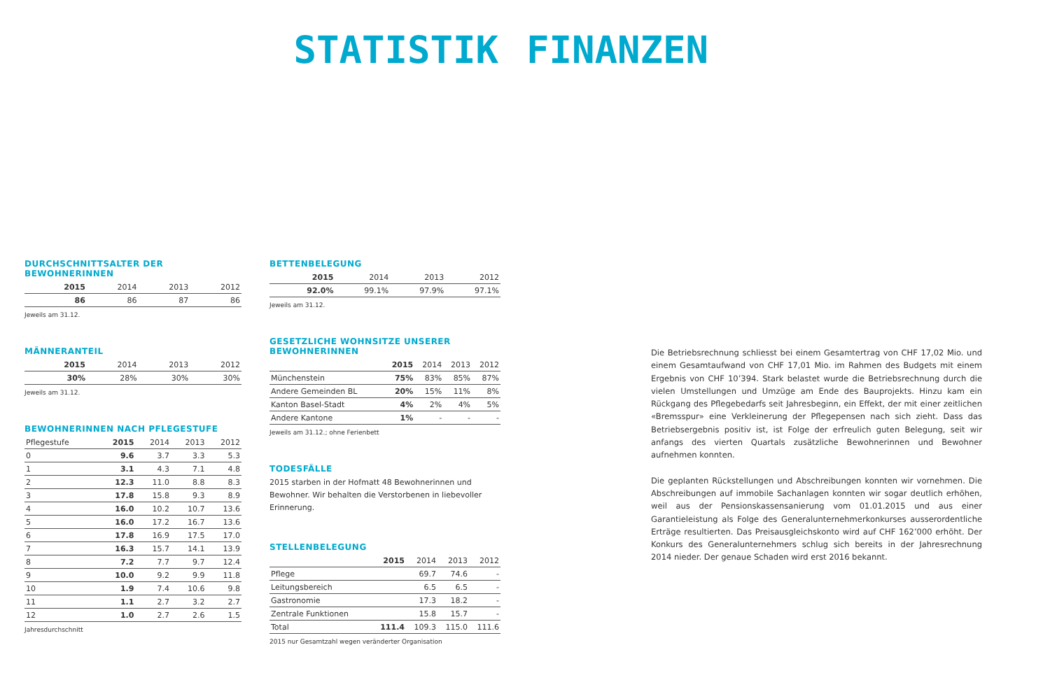STATISTIK FINANZEN
DURCHSCHNITTSALTER DER BEWOHNERINNEN
| | 2015 | 2014 | 2013 | 2012 |
| --- | --- | --- | --- | --- |
| | 86 | 86 | 87 | 86 |
Jeweils am 31.12.
MÄNNERANTEIL
| | 2015 | 2014 | 2013 | 2012 |
| --- | --- | --- | --- | --- |
| | 30% | 28% | 30% | 30% |
Jeweils am 31.12.
BEWOHNERINNEN NACH PFLEGESTUFE
| Pflegestufe | 2015 | 2014 | 2013 | 2012 |
| --- | --- | --- | --- | --- |
| 0 | 9.6 | 3.7 | 3.3 | 5.3 |
| 1 | 3.1 | 4.3 | 7.1 | 4.8 |
| 2 | 12.3 | 11.0 | 8.8 | 8.3 |
| 3 | 17.8 | 15.8 | 9.3 | 8.9 |
| 4 | 16.0 | 10.2 | 10.7 | 13.6 |
| 5 | 16.0 | 17.2 | 16.7 | 13.6 |
| 6 | 17.8 | 16.9 | 17.5 | 17.0 |
| 7 | 16.3 | 15.7 | 14.1 | 13.9 |
| 8 | 7.2 | 7.7 | 9.7 | 12.4 |
| 9 | 10.0 | 9.2 | 9.9 | 11.8 |
| 10 | 1.9 | 7.4 | 10.6 | 9.8 |
| 11 | 1.1 | 2.7 | 3.2 | 2.7 |
| 12 | 1.0 | 2.7 | 2.6 | 1.5 |
Jahresdurchschnitt
BETTENBELEGUNG
| | 2015 | 2014 | 2013 | 2012 |
| --- | --- | --- | --- | --- |
| | 92.0% | 99.1% | 97.9% | 97.1% |
Jeweils am 31.12.
GESETZLICHE WOHNSITZE UNSERER BEWOHNERINNEN
| | 2015 | 2014 | 2013 | 2012 |
| --- | --- | --- | --- | --- |
| Münchenstein | 75% | 83% | 85% | 87% |
| Andere Gemeinden BL | 20% | 15% | 11% | 8% |
| Kanton Basel-Stadt | 4% | 2% | 4% | 5% |
| Andere Kantone | 1% | - | - | - |
Jeweils am 31.12.; ohne Ferienbett
TODESFÄLLE
2015 starben in der Hofmatt 48 Bewohnerinnen und Bewohner. Wir behalten die Verstorbenen in liebevoller Erinnerung.
STELLENBELEGUNG
| | 2015 | 2014 | 2013 | 2012 |
| --- | --- | --- | --- | --- |
| Pflege | | 69.7 | 74.6 | - |
| Leitungsbereich | | 6.5 | 6.5 | - |
| Gastronomie | | 17.3 | 18.2 | - |
| Zentrale Funktionen | | 15.8 | 15.7 | - |
| Total | 111.4 | 109.3 | 115.0 | 111.6 |
2015 nur Gesamtzahl wegen veränderter Organisation
Die Betriebsrechnung schliesst bei einem Gesamtertrag von CHF 17,02 Mio. und einem Gesamtaufwand von CHF 17,01 Mio. im Rahmen des Budgets mit einem Ergebnis von CHF 10’394. Stark belastet wurde die Betriebsrechnung durch die vielen Umstellungen und Umzüge am Ende des Bauprojekts. Hinzu kam ein Rückgang des Pflegebedarfs seit Jahresbeginn, ein Effekt, der mit einer zeitlichen «Bremsspur» eine Verkleinerung der Pflegepensen nach sich zieht. Dass das Betriebsergebnis positiv ist, ist Folge der erfreulich guten Belegung, seit wir anfangs des vierten Quartals zusätzliche Bewohnerinnen und Bewohner aufnehmen konnten.
Die geplanten Rückstellungen und Abschreibungen konnten wir vornehmen. Die Abschreibungen auf immobile Sachanlagen konnten wir sogar deutlich erhöhen, weil aus der Pensionskassensanierung vom 01.01.2015 und aus einer Garantieleistung als Folge des Generalunternehmerkonkurses ausserordentliche Erträge resultierten. Das Preisausgleichskonto wird auf CHF 162’000 erhöht. Der Konkurs des Generalunternehmers schlug sich bereits in der Jahresrechnung 2014 nieder. Der genaue Schaden wird erst 2016 bekannt.